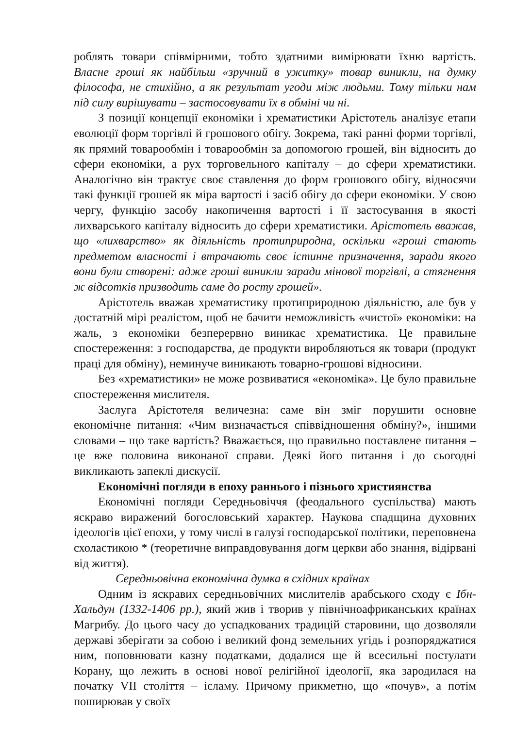роблять товари співмірними, тобто здатними вимірювати їхню вартість. Власне гроші як найбільш «зручний в ужитку» товар виникли, на думку філософа, не стихійно, а як результат угоди між людьми. Тому тільки нам під силу вирішувати – застосовувати їх в обміні чи ні.
З позиції концепції економіки і хрематистики Арістотель аналізує етапи еволюції форм торгівлі й грошового обігу. Зокрема, такі ранні форми торгівлі, як прямий товарообмін і товарообмін за допомогою грошей, він відносить до сфери економіки, а рух торговельного капіталу – до сфери хрематистики. Аналогічно він трактує своє ставлення до форм грошового обігу, відносячи такі функції грошей як міра вартості і засіб обігу до сфери економіки. У свою чергу, функцію засобу накопичення вартості і її застосування в якості лихварського капіталу відносить до сфери хрематистики. Арістотель вважав, що «лихварство» як діяльність протиприродна, оскільки «гроші стають предметом власності і втрачають своє істинне призначення, заради якого вони були створені: адже гроші виникли заради мінової торгівлі, а стягнення ж відсотків призводить саме до росту грошей».
Арістотель вважав хрематистику протиприродною діяльністю, але був у достатній мірі реалістом, щоб не бачити неможливість «чистої» економіки: на жаль, з економіки безперервно виникає хрематистика. Це правильне спостереження: з господарства, де продукти виробляються як товари (продукт праці для обміну), неминуче виникають товарно-грошові відносини.
Без «хрематистики» не може розвиватися «економіка». Це було правильне спостереження мислителя.
Заслуга Арістотеля величезна: саме він зміг порушити основне економічне питання: «Чим визначається співвідношення обміну?», іншими словами – що таке вартість? Вважається, що правильно поставлене питання – це вже половина виконаної справи. Деякі його питання і до сьогодні викликають запеклі дискусії.
Економічні погляди в епоху раннього і пізнього християнства
Економічні погляди Середньовіччя (феодального суспільства) мають яскраво виражений богословський характер. Наукова спадщина духовних ідеологів цієї епохи, у тому числі в галузі господарської політики, переповнена схоластикою * (теоретичне виправдовування догм церкви або знання, відірвані від життя).
Середньовічна економічна думка в східних країнах
Одним із яскравих середньовічних мислителів арабського сходу є Ібн-Хальдун (1332-1406 рр.), який жив і творив у північноафриканських країнах Магрибу. До цього часу до успадкованих традицій старовини, що дозволяли державі зберігати за собою і великий фонд земельних угідь і розпоряджатися ним, поповнювати казну податками, додалися ще й всесильні постулати Корану, що лежить в основі нової релігійної ідеології, яка зародилася на початку VII століття – ісламу. Причому прикметно, що «почув», а потім поширював у своїх